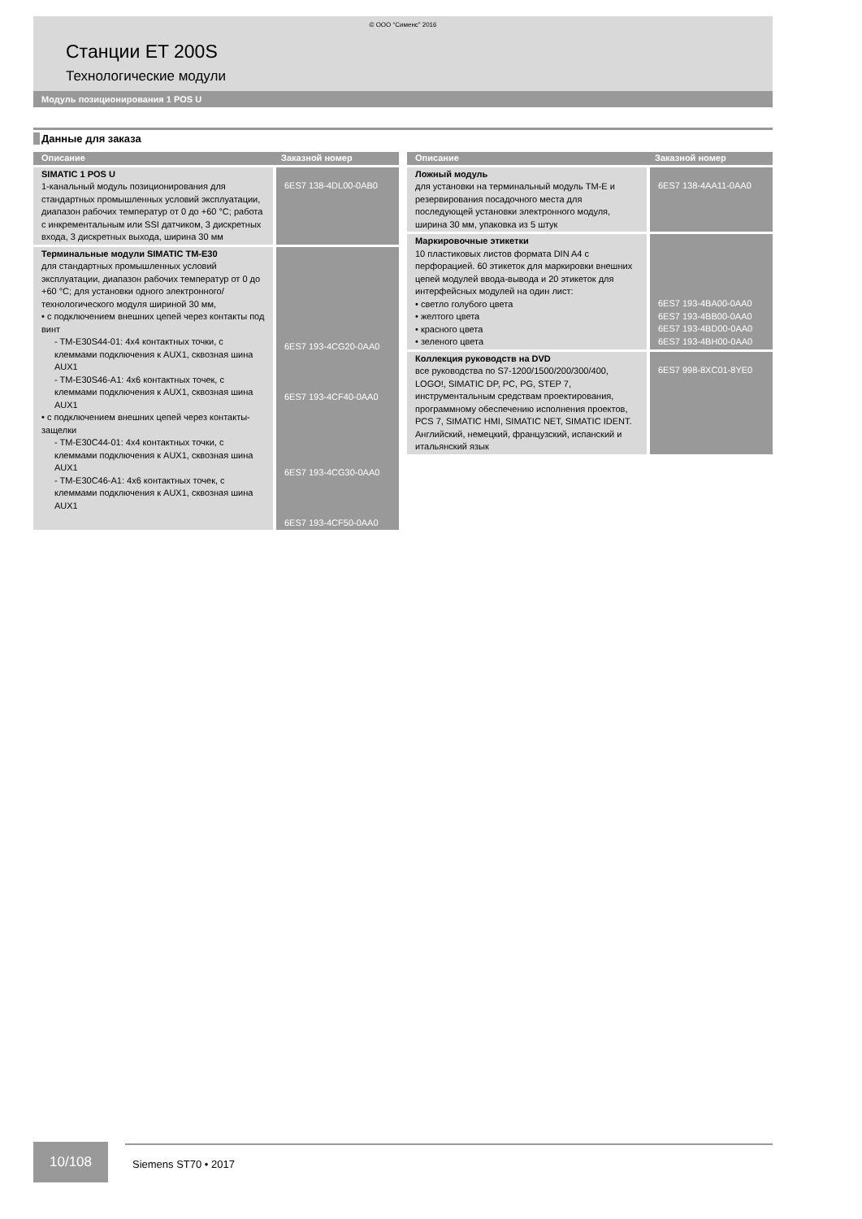© ООО “Сименс” 2016
Станции ET 200S
Технологические модули
Модуль позиционирования 1 POS U
Данные для заказа
| Описание | Заказной номер |
| --- | --- |
| SIMATIC 1 POS U 1-канальный модуль позиционирования для стандартных промышленных условий эксплуатации, диапазон рабочих температур от 0 до +60 °C; работа с инкрементальным или SSI датчиком, 3 дискретных входа, 3 дискретных выхода, ширина 30 мм | 6ES7 138-4DL00-0AB0 |
| Терминальные модули SIMATIC TM-E30 для стандартных промышленных условий эксплуатации, диапазон рабочих температур от 0 до +60 °C; для установки одного электронного/ технологического модуля шириной 30 мм, • с подключением внешних цепей через контакты под винт - TM-E30S44-01: 4x4 контактных точки, с клеммами подключения к AUX1, сквозная шина AUX1 - TM-E30S46-A1: 4x6 контактных точек, с клеммами подключения к AUX1, сквозная шина AUX1 • с подключением внешних цепей через контакты-защелки - TM-E30C44-01: 4x4 контактных точки, с клеммами подключения к AUX1, сквозная шина AUX1 - TM-E30C46-A1: 4x6 контактных точек, с клеммами подключения к AUX1, сквозная шина AUX1 | 6ES7 193-4CG20-0AA0 6ES7 193-4CF40-0AA0 6ES7 193-4CG30-0AA0 6ES7 193-4CF50-0AA0 |
| Описание | Заказной номер |
| --- | --- |
| Ложный модуль для установки на терминальный модуль TM-E и резервирования посадочного места для последующей установки электронного модуля, ширина 30 мм, упаковка из 5 штук | 6ES7 138-4AA11-0AA0 |
| Маркировочные этикетки 10 пластиковых листов формата DIN A4 с перфорацией. 60 этикеток для маркировки внешних цепей модулей ввода-вывода и 20 этикеток для интерфейсных модулей на один лист: • светло голубого цвета • желтого цвета • красного цвета • зеленого цвета | 6ES7 193-4BA00-0AA0 6ES7 193-4BB00-0AA0 6ES7 193-4BD00-0AA0 6ES7 193-4BH00-0AA0 |
| Коллекция руководств на DVD все руководства по S7-1200/1500/200/300/400, LOGO!, SIMATIC DP, PC, PG, STEP 7, инструментальным средствам проектирования, программному обеспечению исполнения проектов, PCS 7, SIMATIC HMI, SIMATIC NET, SIMATIC IDENT. Английский, немецкий, французский, испанский и итальянский язык | 6ES7 998-8XC01-8YE0 |
10/108
Siemens ST70 • 2017